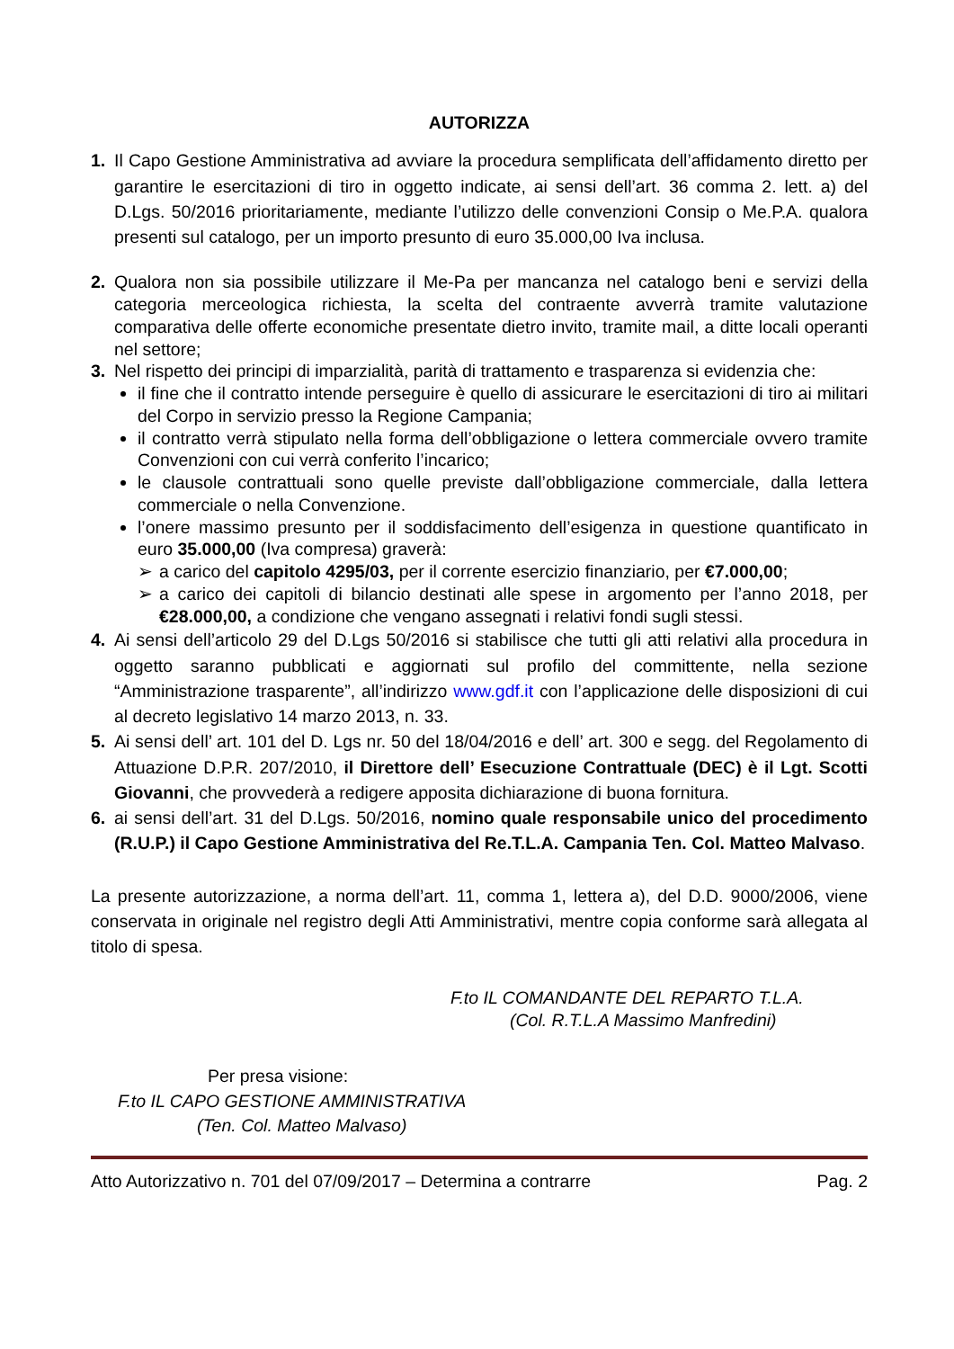AUTORIZZA
1. Il Capo Gestione Amministrativa ad avviare la procedura semplificata dell’affidamento diretto per garantire le esercitazioni di tiro in oggetto indicate, ai sensi dell’art. 36 comma 2. lett. a) del D.Lgs. 50/2016 prioritariamente, mediante l’utilizzo delle convenzioni Consip o Me.P.A. qualora presenti sul catalogo, per un importo presunto di euro 35.000,00 Iva inclusa.
2. Qualora non sia possibile utilizzare il Me-Pa per mancanza nel catalogo beni e servizi della categoria merceologica richiesta, la scelta del contraente avverrà tramite valutazione comparativa delle offerte economiche presentate dietro invito, tramite mail, a ditte locali operanti nel settore;
3. Nel rispetto dei principi di imparzialità, parità di trattamento e trasparenza si evidenzia che:
il fine che il contratto intende perseguire è quello di assicurare le esercitazioni di tiro ai militari del Corpo in servizio presso la Regione Campania;
il contratto verrà stipulato nella forma dell’obbligazione o lettera commerciale ovvero tramite Convenzioni con cui verrà conferito l’incarico;
le clausole contrattuali sono quelle previste dall’obbligazione commerciale, dalla lettera commerciale o nella Convenzione.
l’onere massimo presunto per il soddisfacimento dell’esigenza in questione quantificato in euro 35.000,00 (Iva compresa) graverà:
➢ a carico del capitolo 4295/03, per il corrente esercizio finanziario, per €7.000,00;
➢ a carico dei capitoli di bilancio destinati alle spese in argomento per l’anno 2018, per €28.000,00, a condizione che vengano assegnati i relativi fondi sugli stessi.
4. Ai sensi dell’articolo 29 del D.Lgs 50/2016 si stabilisce che tutti gli atti relativi alla procedura in oggetto saranno pubblicati e aggiornati sul profilo del committente, nella sezione “Amministrazione trasparente”, all’indirizzo www.gdf.it con l’applicazione delle disposizioni di cui al decreto legislativo 14 marzo 2013, n. 33.
5. Ai sensi dell’ art. 101 del D. Lgs nr. 50 del 18/04/2016 e dell’ art. 300 e segg. del Regolamento di Attuazione D.P.R. 207/2010, il Direttore dell’ Esecuzione Contrattuale (DEC) è il Lgt. Scotti Giovanni, che provvederà a redigere apposita dichiarazione di buona fornitura.
6. ai sensi dell’art. 31 del D.Lgs. 50/2016, nomino quale responsabile unico del procedimento (R.U.P.) il Capo Gestione Amministrativa del Re.T.L.A. Campania Ten. Col. Matteo Malvaso.
La presente autorizzazione, a norma dell’art. 11, comma 1, lettera a), del D.D. 9000/2006, viene conservata in originale nel registro degli Atti Amministrativi, mentre copia conforme sarà allegata al titolo di spesa.
F.to IL COMANDANTE DEL REPARTO T.L.A.
(Col. R.T.L.A Massimo Manfredini)
Per presa visione:
F.to IL CAPO GESTIONE AMMINISTRATIVA
(Ten. Col. Matteo Malvaso)
Atto Autorizzativo n. 701 del 07/09/2017 – Determina a contrarre Pag. 2